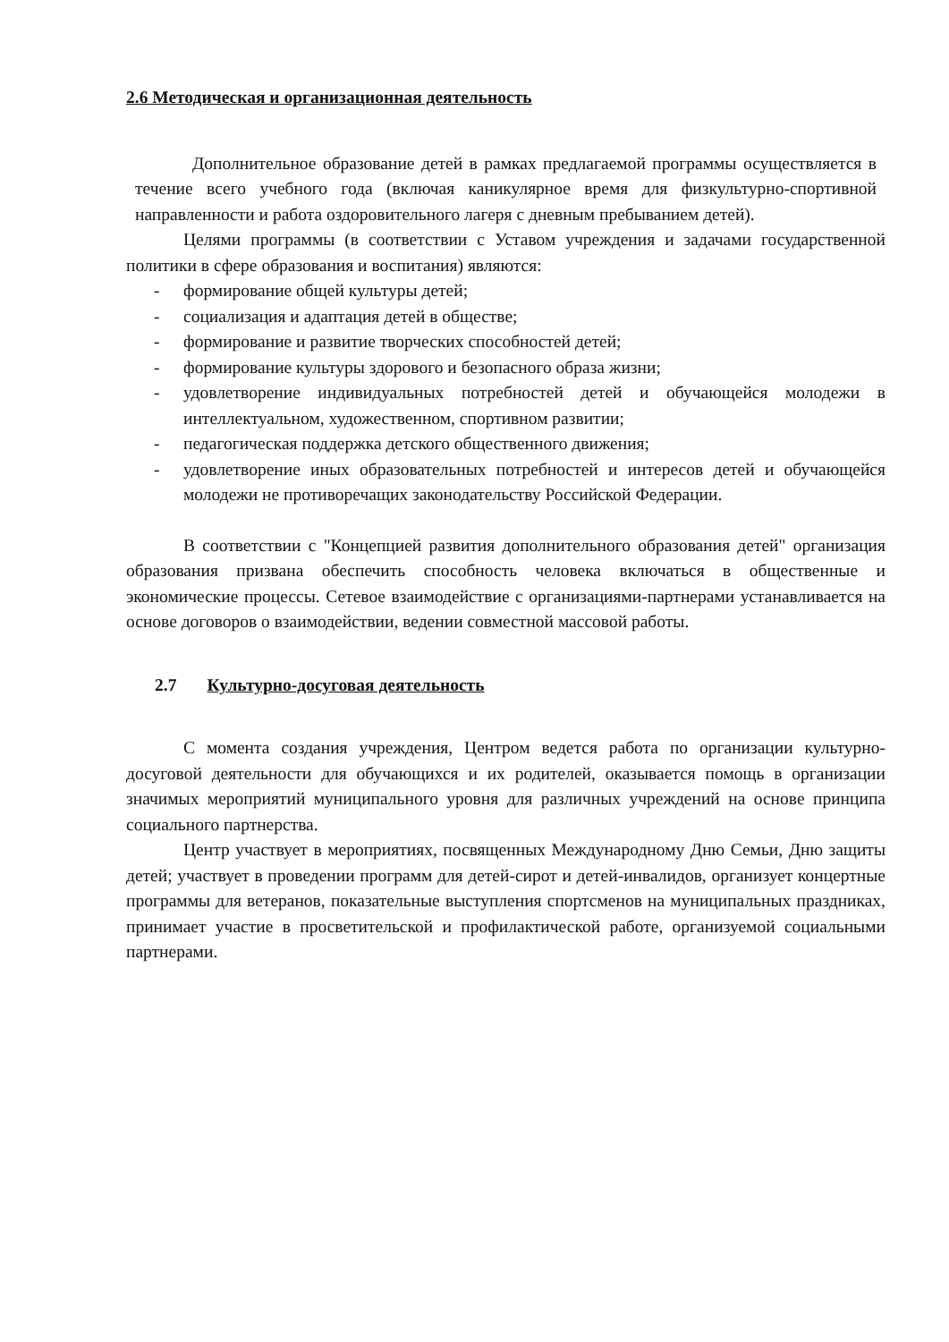2.6 Методическая и организационная деятельность
Дополнительное образование детей в рамках предлагаемой программы осуществляется в течение всего учебного года (включая каникулярное время для физкультурно-спортивной направленности и работа оздоровительного лагеря с дневным пребыванием детей).
Целями программы (в соответствии с Уставом учреждения и задачами государственной политики в сфере образования и воспитания) являются:
- формирование общей культуры детей;
- социализация и адаптация детей в обществе;
- формирование и развитие творческих способностей детей;
- формирование культуры здорового и безопасного образа жизни;
- удовлетворение индивидуальных потребностей детей и обучающейся молодежи в интеллектуальном, художественном, спортивном развитии;
- педагогическая поддержка детского общественного движения;
- удовлетворение иных образовательных потребностей и интересов детей и обучающейся молодежи не противоречащих законодательству Российской Федерации.
В соответствии с "Концепцией развития дополнительного образования детей" организация образования призвана обеспечить способность человека включаться в общественные и экономические процессы. Сетевое взаимодействие с организациями-партнерами устанавливается на основе договоров о взаимодействии, ведении совместной массовой работы.
2.7 Культурно-досуговая деятельность
С момента создания учреждения, Центром ведется работа по организации культурно-досуговой деятельности для обучающихся и их родителей, оказывается помощь в организации значимых мероприятий муниципального уровня для различных учреждений на основе принципа социального партнерства.
Центр участвует в мероприятиях, посвященных Международному Дню Семьи, Дню защиты детей; участвует в проведении программ для детей-сирот и детей-инвалидов, организует концертные программы для ветеранов, показательные выступления спортсменов на муниципальных праздниках, принимает участие в просветительской и профилактической работе, организуемой социальными партнерами.